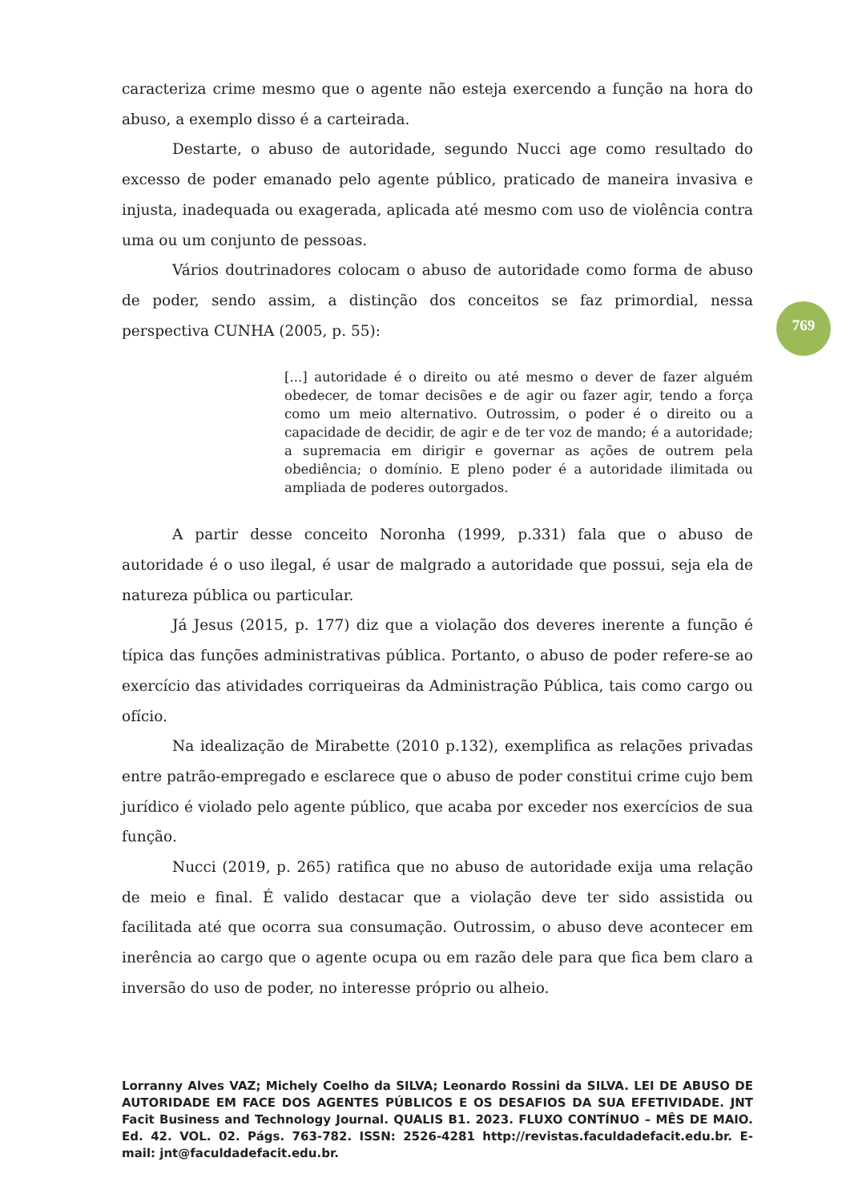caracteriza crime mesmo que o agente não esteja exercendo a função na hora do abuso, a exemplo disso é a carteirada.
Destarte, o abuso de autoridade, segundo Nucci age como resultado do excesso de poder emanado pelo agente público, praticado de maneira invasiva e injusta, inadequada ou exagerada, aplicada até mesmo com uso de violência contra uma ou um conjunto de pessoas.
Vários doutrinadores colocam o abuso de autoridade como forma de abuso de poder, sendo assim, a distinção dos conceitos se faz primordial, nessa perspectiva CUNHA (2005, p. 55):
[...] autoridade é o direito ou até mesmo o dever de fazer alguém obedecer, de tomar decisões e de agir ou fazer agir, tendo a força como um meio alternativo. Outrossim, o poder é o direito ou a capacidade de decidir, de agir e de ter voz de mando; é a autoridade; a supremacia em dirigir e governar as ações de outrem pela obediência; o domínio. E pleno poder é a autoridade ilimitada ou ampliada de poderes outorgados.
A partir desse conceito Noronha (1999, p.331) fala que o abuso de autoridade é o uso ilegal, é usar de malgrado a autoridade que possui, seja ela de natureza pública ou particular.
Já Jesus (2015, p. 177) diz que a violação dos deveres inerente a função é típica das funções administrativas pública. Portanto, o abuso de poder refere-se ao exercício das atividades corriqueiras da Administração Pública, tais como cargo ou ofício.
Na idealização de Mirabette (2010 p.132), exemplifica as relações privadas entre patrão-empregado e esclarece que o abuso de poder constitui crime cujo bem jurídico é violado pelo agente público, que acaba por exceder nos exercícios de sua função.
Nucci (2019, p. 265) ratifica que no abuso de autoridade exija uma relação de meio e final. É valido destacar que a violação deve ter sido assistida ou facilitada até que ocorra sua consumação. Outrossim, o abuso deve acontecer em inerência ao cargo que o agente ocupa ou em razão dele para que fica bem claro a inversão do uso de poder, no interesse próprio ou alheio.
769
Lorranny Alves VAZ; Michely Coelho da SILVA; Leonardo Rossini da SILVA. LEI DE ABUSO DE AUTORIDADE EM FACE DOS AGENTES PÚBLICOS E OS DESAFIOS DA SUA EFETIVIDADE. JNT Facit Business and Technology Journal. QUALIS B1. 2023. FLUXO CONTÍNUO – MÊS DE MAIO. Ed. 42. VOL. 02. Págs. 763-782. ISSN: 2526-4281 http://revistas.faculdadefacit.edu.br. E-mail: jnt@faculdadefacit.edu.br.